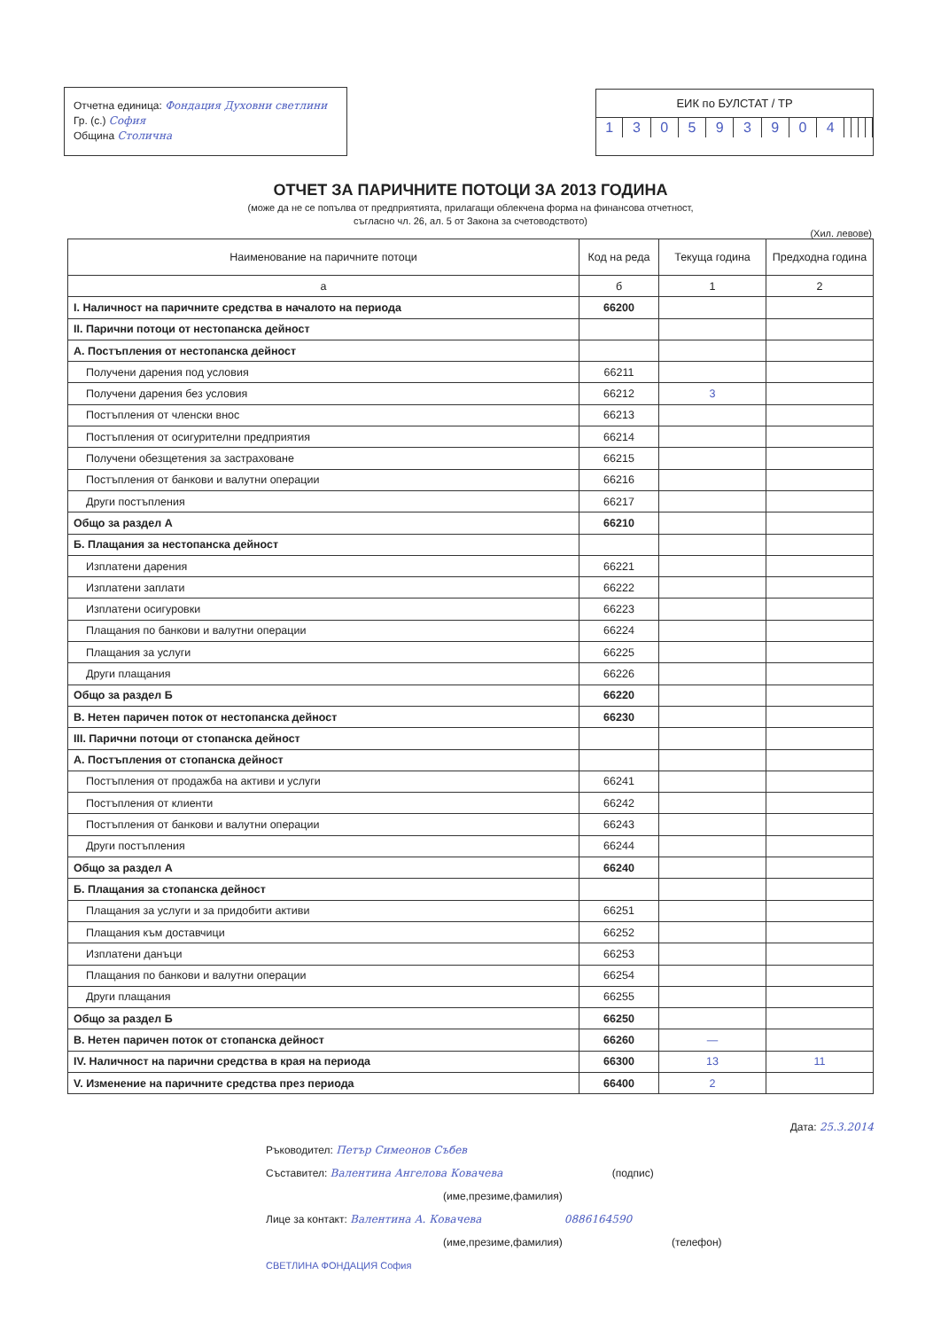Отчетна единица: Фондация Духовни светлини
Гр. (с.) София
Община Столична
ЕИК по БУЛСТАТ / ТР
| 1 | 3 | 0 | 5 | 9 | 3 | 9 | 0 | 4 | | | | |
ОТЧЕТ ЗА ПАРИЧНИТЕ ПОТОЦИ ЗА 2013 ГОДИНА
(може да не се попълва от предприятията, прилагащи облекчена форма на финансова отчетност,
съгласно чл. 26, ал. 5 от Закона за счетоводството)
(Хил. левове)
| Наименование на паричните потоци | Код на реда | Текуща година | Предходна година |
| --- | --- | --- | --- |
| а | б | 1 | 2 |
| I. Наличност на паричните средства в началото на периода | 66200 | | |
| II. Парични потоци от нестопанска дейност | | | |
| А. Постъпления от нестопанска дейност | | | |
| Получени дарения под условия | 66211 | | |
| Получени дарения без условия | 66212 | 3 | |
| Постъпления от членски внос | 66213 | | |
| Постъпления от осигурителни предприятия | 66214 | | |
| Получени обезщетения за застраховане | 66215 | | |
| Постъпления от банкови и валутни операции | 66216 | | |
| Други постъпления | 66217 | | |
| Общо за раздел А | 66210 | | |
| Б. Плащания за нестопанска дейност | | | |
| Изплатени дарения | 66221 | | |
| Изплатени заплати | 66222 | | |
| Изплатени осигуровки | 66223 | | |
| Плащания по банкови и валутни операции | 66224 | | |
| Плащания за услуги | 66225 | | |
| Други плащания | 66226 | | |
| Общо за раздел Б | 66220 | | |
| В. Нетен паричен поток от нестопанска дейност | 66230 | | |
| III. Парични потоци от стопанска дейност | | | |
| А. Постъпления от стопанска дейност | | | |
| Постъпления от продажба на активи и услуги | 66241 | | |
| Постъпления от клиенти | 66242 | | |
| Постъпления от банкови и валутни операции | 66243 | | |
| Други постъпления | 66244 | | |
| Общо за раздел А | 66240 | | |
| Б. Плащания за стопанска дейност | | | |
| Плащания за услуги и за придобити активи | 66251 | | |
| Плащания към доставчици | 66252 | | |
| Изплатени данъци | 66253 | | |
| Плащания по банкови и валутни операции | 66254 | | |
| Други плащания | 66255 | | |
| Общо за раздел Б | 66250 | | |
| В. Нетен паричен поток от стопанска дейност | 66260 | — | |
| IV. Наличност на парични средства в края на периода | 66300 | 13 | 11 |
| V. Изменение на паричните средства през периода | 66400 | 2 | |
Дата: 25.3.2014
Ръководител: Петър Симеонов Събев
Съставител: Валентина Ангелова Ковачева (подпис)
(име,презиме,фамилия)
Лице за контакт: Валентина А. Ковачева 0886164590
(име,презиме,фамилия) (телефон)
СВЕТЛИНА ФОНДАЦИЯ София